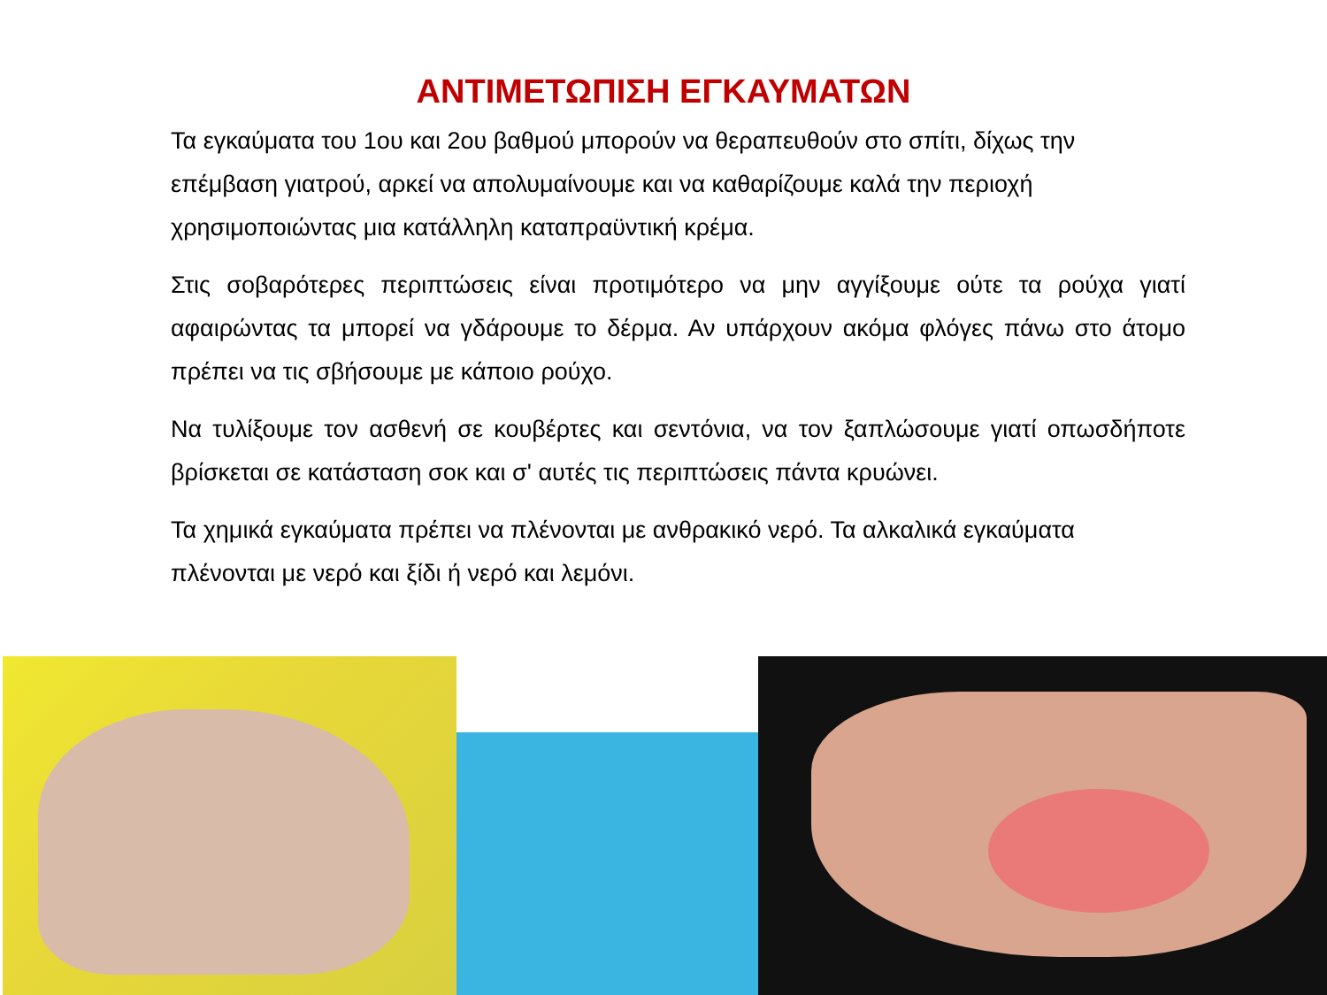ΑΝΤΙΜΕΤΩΠΙΣΗ ΕΓΚΑΥΜΑΤΩΝ
Τα εγκαύματα του 1ου και 2ου βαθμού μπορούν να θεραπευθούν στο σπίτι, δίχως την επέμβαση γιατρού, αρκεί να απολυμαίνουμε και να καθαρίζουμε καλά την περιοχή χρησιμοποιώντας μια κατάλληλη καταπραϋντική κρέμα.
Στις σοβαρότερες περιπτώσεις είναι προτιμότερο να μην αγγίξουμε ούτε τα ρούχα γιατί αφαιρώντας τα μπορεί να γδάρουμε το δέρμα. Αν υπάρχουν ακόμα φλόγες πάνω στο άτομο πρέπει να τις σβήσουμε με κάποιο ρούχο.
Να τυλίξουμε τον ασθενή σε κουβέρτες και σεντόνια, να τον ξαπλώσουμε γιατί οπωσδήποτε βρίσκεται σε κατάσταση σοκ και σ' αυτές τις περιπτώσεις πάντα κρυώνει.
Τα χημικά εγκαύματα πρέπει να πλένονται με ανθρακικό νερό. Τα αλκαλικά εγκαύματα πλένονται με νερό και ξίδι ή νερό και λεμόνι.